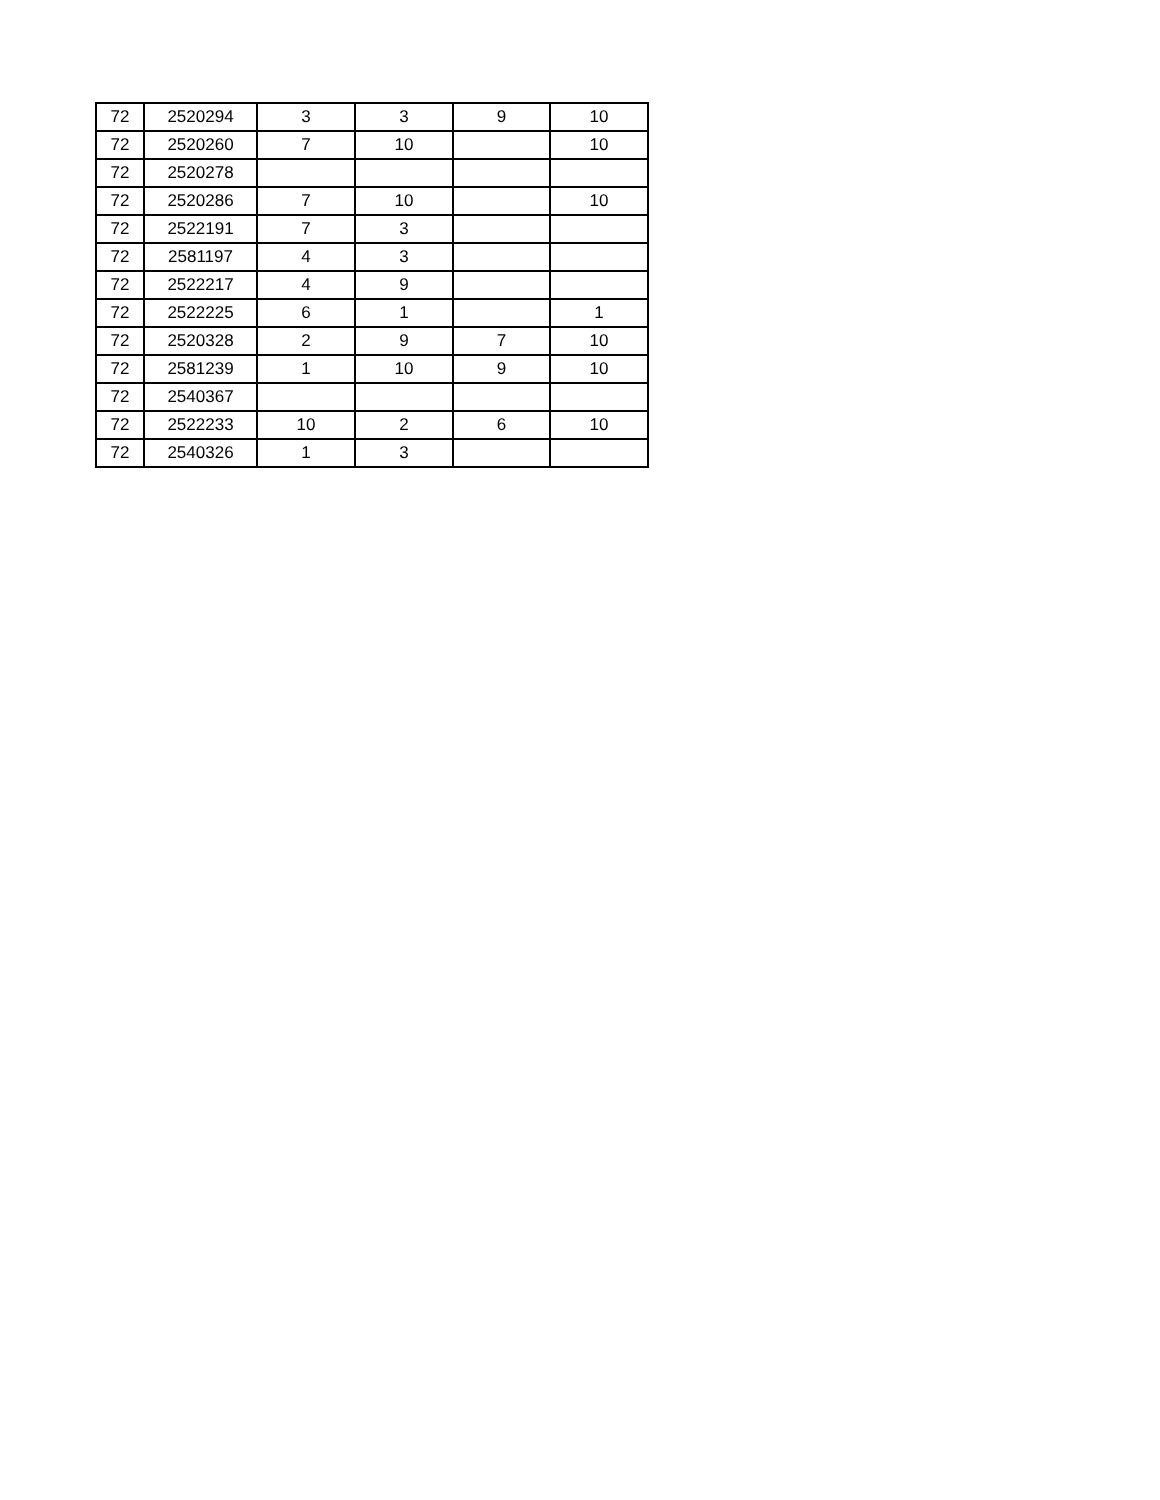| 72 | 2520294 | 3 | 3 | 9 | 10 |
| 72 | 2520260 | 7 | 10 | | 10 |
| 72 | 2520278 | | | | |
| 72 | 2520286 | 7 | 10 | | 10 |
| 72 | 2522191 | 7 | 3 | | |
| 72 | 2581197 | 4 | 3 | | |
| 72 | 2522217 | 4 | 9 | | |
| 72 | 2522225 | 6 | 1 | | 1 |
| 72 | 2520328 | 2 | 9 | 7 | 10 |
| 72 | 2581239 | 1 | 10 | 9 | 10 |
| 72 | 2540367 | | | | |
| 72 | 2522233 | 10 | 2 | 6 | 10 |
| 72 | 2540326 | 1 | 3 | | |